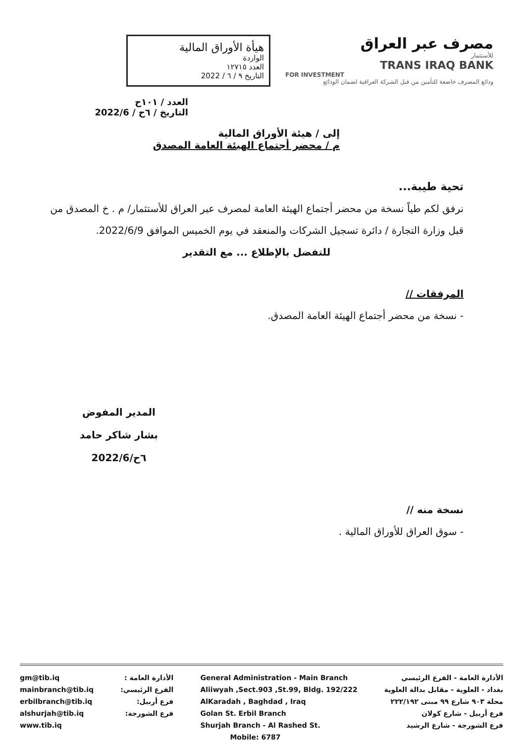هيأة الأوراق المالية
الواردة
العدد ١٢٧١٥
التاريخ ٩ / ٦ / 2022
مصرف عبر العراق
للأستثمار
TRANS IRAQ BANK
FOR INVESTMENT
ودائع المصرف خاضعة للتأمين من قبل الشركة العراقية لضمان الودائع
العدد / ١٠١ح
التاريخ / ٦ح / 2022/6
إلى / هيئة الأوراق المالية
م / محضر أجتماع الهيئة العامة المصدق
تحية طيبة...
نرفق لكم طياً نسخة من محضر أجتماع الهيئة العامة لمصرف عبر العراق للأستثمار/ م . خ المصدق من قبل وزارة التجارة / دائرة تسجيل الشركات والمنعقد في يوم الخميس الموافق 2022/6/9.
للتفضل بالإطلاع ... مع التقدير
المرفقات //
- نسخة من محضر أجتماع الهيئة العامة المصدق.
المدير المفوض
بشار شاكر حامد
٦ح/2022/6
نسخة منه //
- سوق العراق للأوراق المالية .
gm@tib.iq
mainbranch@tib.iq
erbilbranch@tib.iq
alshurjah@tib.iq
www.tib.iq
الأدارة العامة :
الفرع الرئيسي:
فرع أربيل:
فرع الشورجة:
General Administration - Main Branch
Aliiwyah ,Sect.903 ,St.99, Bldg. 192/222
AlKaradah , Baghdad , Iraq
Golan St. Erbil Branch
Shurjah Branch - Al Rashed St.
Mobile: 6787
الأدارة العامة - الفرع الرئيسي
بغداد - العلوية - مقابل بدالة العلوية
محلة ٩٠٣ شارع ٩٩ مبنى ٢٢٢/١٩٢
فرع أربيل - شارع كولان
فرع الشورجة - شارع الرشيد